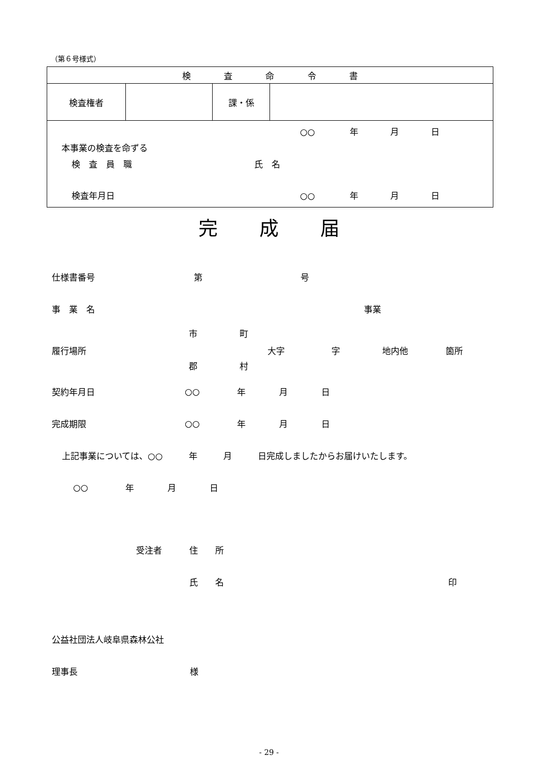（第６号様式）
| 検 査 命 令 書 | | | |
| 検査権者 | | 課・係 | |
| ○○ 年 月 日 本事業の検査を命ずる 検 査 員 職 氏 名 検査年月日 ○○ 年 月 日 | | | |
完 成 届
仕様書番号 第 号
事　業　名 事業
履行場所 市
郡 町
村 大字 字 地内他 箇所
契約年月日 ○○ 年 月 日
完成期限 ○○ 年 月 日
上記事業については、○○　　　年　　　月　　　日完成しましたからお届けいたします。
○○ 年 月 日
受注者 住　　所
氏　　名 印
公益社団法人岐阜県森林公社
理事長 様
- 29 -